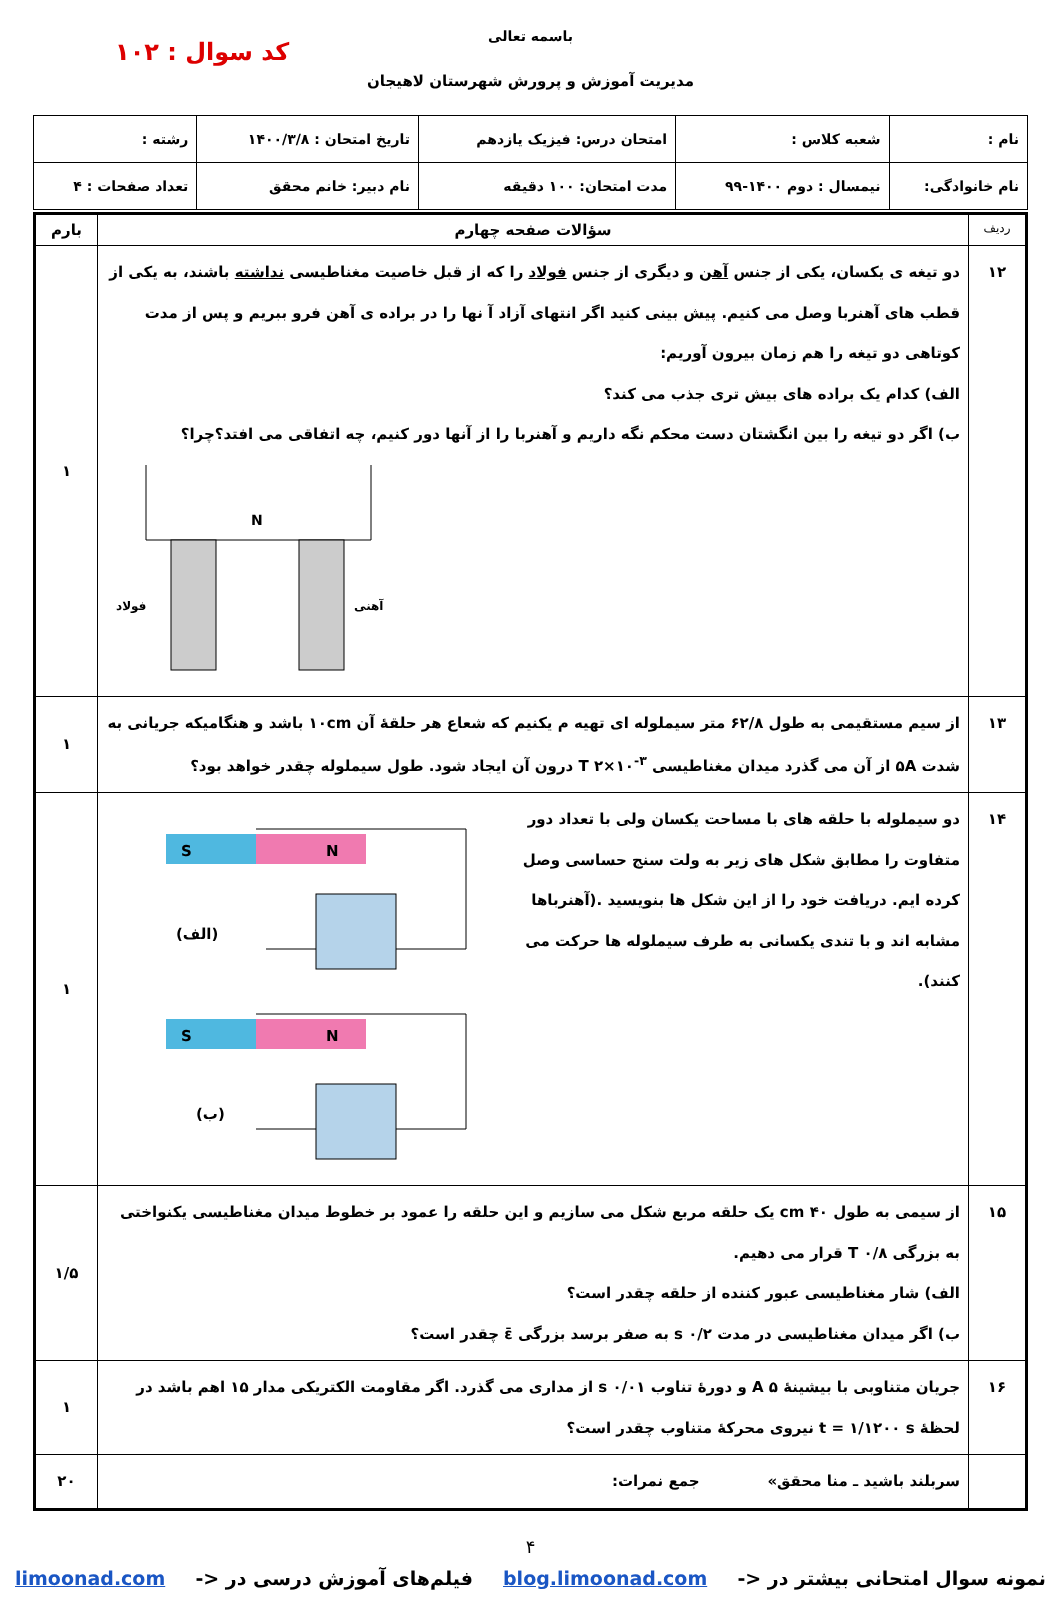کد سوال : ۱۰۲
باسمه تعالی
مدیریت آموزش و پرورش شهرستان لاهیجان
| نام : | شعبه کلاس : | امتحان درس: فیزیک یازدهم | تاریخ امتحان : ۱۴۰۰/۳/۸ | رشته : |
| نام خانوادگی: | نیمسال : دوم ۱۴۰۰-۹۹ | مدت امتحان: ۱۰۰ دقیقه | نام دبیر: خانم محقق | تعداد صفحات : ۴ |
| ردیف | سؤالات صفحه چهارم | بارم |
| --- | --- | --- |
| ۱۲ | دو تیغه ی یکسان، یکی از جنس آهن و دیگری از جنس فولاد را که از قبل خاصیت مغناطیسی نداشته باشند، به یکی از قطب های آهنربا وصل می کنیم. پیش بینی کنید اگر انتهای آزاد آ نها را در براده ی آهن فرو ببریم و پس از مدت کوتاهی دو تیغه را هم زمان بیرون آوریم: الف) کدام یک براده های بیش تری جذب می کند؟ ب) اگر دو تیغه را بین انگشتان دست محکم نگه داریم و آهنربا را از آنها دور کنیم، چه اتفاقی می افتد؟چرا؟ N فولاد آهنی | ۱ |
| ۱۳ | از سیم مستقیمی به طول ۶۲/۸ متر سیملوله ای تهیه م یکنیم که شعاع هر حلقۀ آن ۱۰cm باشد و هنگامیکه جریانی به شدت ۵A از آن می گذرد میدان مغناطیسی T ۲×۱۰<sup>-۳</sup> درون آن ایجاد شود. طول سیملوله چقدر خواهد بود؟ | ۱ |
| ۱۴ | دو سیملوله با حلقه های با مساحت یکسان ولی با تعداد دور متفاوت را مطابق شکل های زیر به ولت سنج حساسی وصل کرده ایم. دریافت خود را از این شکل ها بنویسید .(آهنرباها مشابه اند و با تندی یکسانی به طرف سیملوله ها حرکت می کنند). S N (الف) S N (ب) | ۱ |
| ۱۵ | از سیمی به طول ۴۰ cm یک حلقه مربع شکل می سازیم و این حلقه را عمود بر خطوط میدان مغناطیسی یکنواختی به بزرگی T ۰/۸ قرار می دهیم. الف) شار مغناطیسی عبور کننده از حلقه چقدر است؟ ب) اگر میدان مغناطیسی در مدت s ۰/۲ به صفر برسد بزرگی ε̄ چقدر است؟ | ۱/۵ |
| ۱۶ | جریان متناوبی با بیشینۀ A ۵ و دورۀ تناوب s ۰/۰۱ از مداری می گذرد. اگر مقاومت الکتریکی مدار ۱۵ اهم باشد در لحظۀ t = ۱/۱۲۰۰ s نیروی محرکۀ متناوب چقدر است؟ | ۱ |
| | سربلند باشید ـ منا محقق» جمع نمرات: | ۲۰ |
۴
نمونه سوال امتحانی بیشتر در <- blog.limoonad.com فیلم‌های آموزش درسی در <- limoonad.com